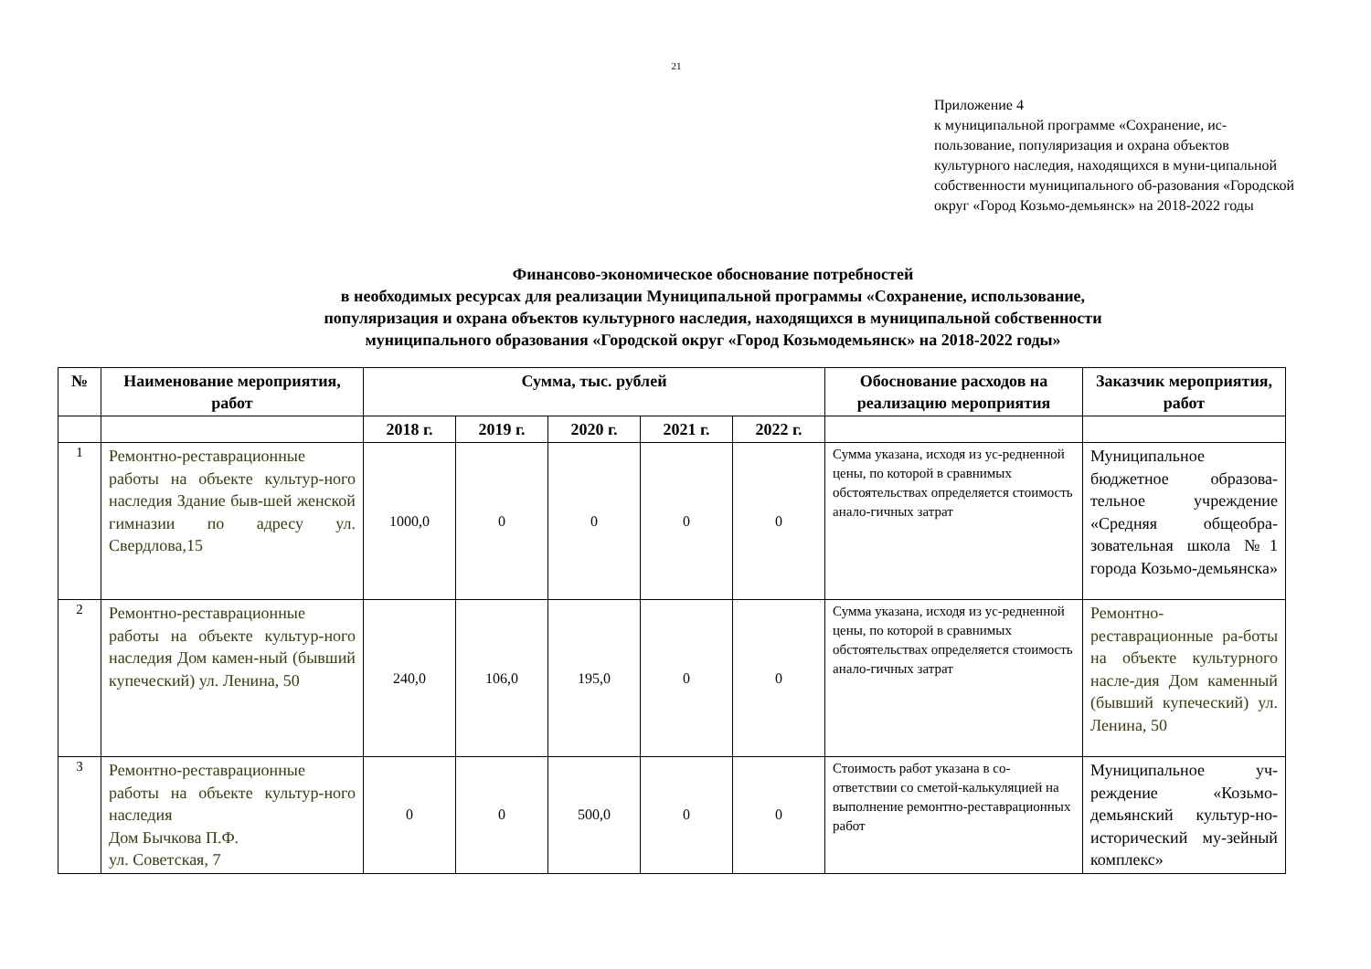21
Приложение 4
к муниципальной программе «Сохранение, ис-пользование, популяризация и охрана объектов культурного наследия, находящихся в муни-ципальной собственности муниципального об-разования «Городской округ «Город Козьмо-демьянск» на 2018-2022 годы
Финансово-экономическое обоснование потребностей
в необходимых ресурсах для реализации Муниципальной программы «Сохранение, использование,
популяризация и охрана объектов культурного наследия, находящихся в муниципальной собственности
муниципального образования «Городской округ «Город Козьмодемьянск» на 2018-2022 годы»
| № | Наименование мероприятия, работ | Сумма, тыс. рублей | | | | | Обоснование расходов на реализацию мероприятия | Заказчик мероприятия, работ |
| --- | --- | --- | --- | --- | --- | --- | --- | --- |
| | | 2018 г. | 2019 г. | 2020 г. | 2021 г. | 2022 г. | | |
| 1 | Ремонтно-реставрационные работы на объекте культур-ного наследия Здание быв-шей женской гимназии по адресу ул. Свердлова,15 | 1000,0 | 0 | 0 | 0 | 0 | Сумма указана, исходя из ус-редненной цены, по которой в сравнимых обстоятельствах определяется стоимость анало-гичных затрат | Муниципальное бюджетное образова-тельное учреждение «Средняя общеобра-зовательная школа №1 города Козьмо-демьянска» |
| 2 | Ремонтно-реставрационные работы на объекте культур-ного наследия Дом камен-ный (бывший купеческий) ул. Ленина, 50 | 240,0 | 106,0 | 195,0 | 0 | 0 | Сумма указана, исходя из ус-редненной цены, по которой в сравнимых обстоятельствах определяется стоимость анало-гичных затрат | Ремонтно-реставрационные ра-боты на объекте культурного насле-дия Дом каменный (бывший купеческий) ул. Ленина, 50 |
| 3 | Ремонтно-реставрационные работы на объекте культур-ного наследия Дом Бычкова П.Ф. ул. Советская, 7 | 0 | 0 | 500,0 | 0 | 0 | Стоимость работ указана в со-ответствии со сметой-калькуляцией на выполнение ремонтно-реставрационных работ | Муниципальное уч-реждение «Козьмо-демьянский культур-но-исторический му-зейный комплекс» |